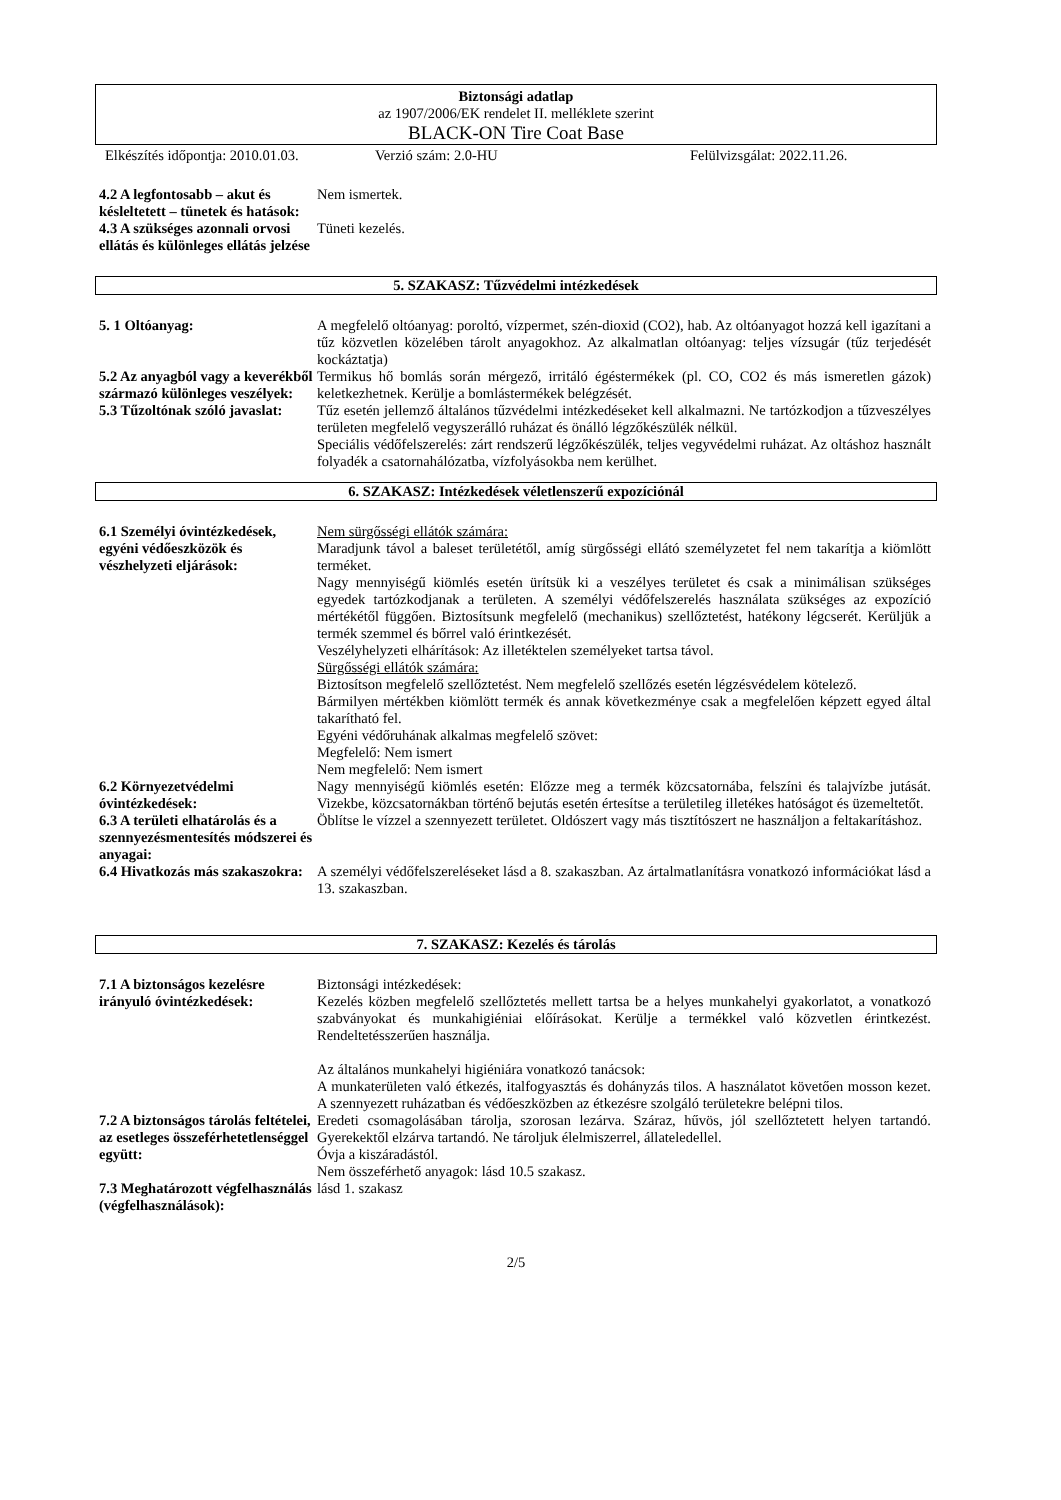Biztonsági adatlap
az 1907/2006/EK rendelet II. melléklete szerint
BLACK-ON Tire Coat Base
Elkészítés időpontja: 2010.01.03. Verzió szám: 2.0-HU Felülvizsgálat: 2022.11.26.
4.2 A legfontosabb – akut és késleltetett – tünetek és hatások:
Nem ismertek.
4.3 A szükséges azonnali orvosi ellátás és különleges ellátás jelzése
Tüneti kezelés.
5. SZAKASZ: Tűzvédelmi intézkedések
5. 1 Oltóanyag: A megfelelő oltóanyag: poroltó, vízpermet, szén-dioxid (CO2), hab. Az oltóanyagot hozzá kell igazítani a tűz közvetlen közelében tárolt anyagokhoz. Az alkalmatlan oltóanyag: teljes vízsugár (tűz terjedését kockáztatja)
5.2 Az anyagból vagy a keverékből származó különleges veszélyek:
Termikus hő bomlás során mérgező, irritáló égéstermékek (pl. CO, CO2 és más ismeretlen gázok) keletkezhetnek. Kerülje a bomlástermékek belégzését.
5.3 Tűzoltónak szóló javaslat:
Tűz esetén jellemző általános tűzvédelmi intézkedéseket kell alkalmazni. Ne tartózkodjon a tűzveszélyes területen megfelelő vegyszerálló ruházat és önálló légzőkészülék nélkül.
Speciális védőfelszerelés: zárt rendszerű légzőkészülék, teljes vegyvédelmi ruházat. Az oltáshoz használt folyadék a csatornahálózatba, vízfolyásokba nem kerülhet.
6. SZAKASZ: Intézkedések véletlenszerű expozíciónál
6.1 Személyi óvintézkedések, egyéni védőeszközök és vészhelyzeti eljárások:
Nem sürgősségi ellátók számára:
Maradjunk távol a baleset területétől, amíg sürgősségi ellátó személyzetet fel nem takarítja a kiömlött terméket.
Nagy mennyiségű kiömlés esetén ürítsük ki a veszélyes területet és csak a minimálisan szükséges egyedek tartózkodjanak a területen. A személyi védőfelszerelés használata szükséges az expozíció mértékétől függően. Biztosítsunk megfelelő (mechanikus) szellőztetést, hatékony légcserét. Kerüljük a termék szemmel és bőrrel való érintkezését.
Veszélyhelyzeti elhárítások: Az illetéktelen személyeket tartsa távol.
Sürgősségi ellátók számára:
Biztosítson megfelelő szellőztetést. Nem megfelelő szellőzés esetén légzésvédelem kötelező.
Bármilyen mértékben kiömlött termék és annak következménye csak a megfelelően képzett egyed által takarítható fel.
Egyéni védőruhának alkalmas megfelelő szövet:
Megfelelő: Nem ismert
Nem megfelelő: Nem ismert
6.2 Környezetvédelmi óvintézkedések:
Nagy mennyiségű kiömlés esetén: Előzze meg a termék közcsatornába, felszíni és talajvízbe jutását. Vizekbe, közcsatornákban történő bejutás esetén értesítse a területileg illetékes hatóságot és üzemeltetőt.
6.3 A területi elhatárolás és a szennyezésmentesítés módszerei és anyagai:
Öblítse le vízzel a szennyezett területet. Oldószert vagy más tisztítószert ne használjon a feltakarításhoz.
6.4 Hivatkozás más szakaszokra:
A személyi védőfelszereléseket lásd a 8. szakaszban. Az ártalmatlanításra vonatkozó információkat lásd a 13. szakaszban.
7. SZAKASZ: Kezelés és tárolás
7.1 A biztonságos kezelésre irányuló óvintézkedések:
Biztonsági intézkedések:
Kezelés közben megfelelő szellőztetés mellett tartsa be a helyes munkahelyi gyakorlatot, a vonatkozó szabványokat és munkahigiéniai előírásokat. Kerülje a termékkel való közvetlen érintkezést. Rendeltetésszerűen használja.
Az általános munkahelyi higiéniára vonatkozó tanácsok:
A munkaterületen való étkezés, italfogyasztás és dohányzás tilos. A használatot követően mosson kezet. A szennyezett ruházatban és védőeszközben az étkezésre szolgáló területekre belépni tilos.
7.2 A biztonságos tárolás feltételei, az esetleges összeférhetetlenséggel együtt:
Eredeti csomagolásában tárolja, szorosan lezárva. Száraz, hűvös, jól szellőztetett helyen tartandó. Gyerekektől elzárva tartandó. Ne tároljuk élelmiszerrel, állateledellel.
Óvja a kiszáradástól.
Nem összeférhető anyagok: lásd 10.5 szakasz.
7.3 Meghatározott végfelhasználás (végfelhasználások):
lásd 1. szakasz
2/5